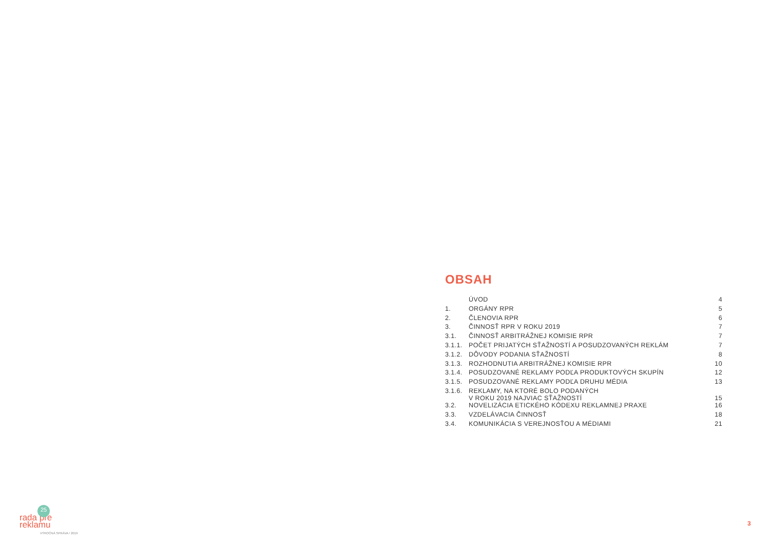OBSAH
| | ÚVOD | 4 |
| 1. | ORGÁNY RPR | 5 |
| 2. | ČLENOVIA RPR | 6 |
| 3. | ČINNOSŤ RPR V ROKU 2019 | 7 |
| 3.1. | ČINNOSŤ ARBITRÁŽNEJ KOMISIE RPR | 7 |
| 3.1.1. | POČET PRIJATÝCH SŤAŽNOSTÍ A POSUDZOVANÝCH REKLÁM | 7 |
| 3.1.2. | DÔVODY PODANIA SŤAŽNOSTÍ | 8 |
| 3.1.3. | ROZHODNUTIA ARBITRÁŽNEJ KOMISIE RPR | 10 |
| 3.1.4. | POSUDZOVANÉ REKLAMY PODĽA PRODUKTOVÝCH SKUPÍN | 12 |
| 3.1.5. | POSUDZOVANÉ REKLAMY PODĽA DRUHU MÉDIA | 13 |
| 3.1.6. | REKLAMY, NA KTORÉ BOLO PODANÝCH V ROKU 2019 NAJVIAC SŤAŽNOSTÍ | 15 |
| 3.2. | NOVELIZÁCIA ETICKÉHO KÓDEXU REKLAMNEJ PRAXE | 16 |
| 3.3. | VZDELÁVACIA ČINNOSŤ | 18 |
| 3.4. | KOMUNIKÁCIA S VEREJNOSŤOU A MÉDIAMI | 21 |
25
rada pre
reklamu
VÝROČNÁ SPRÁVA / 2019
3